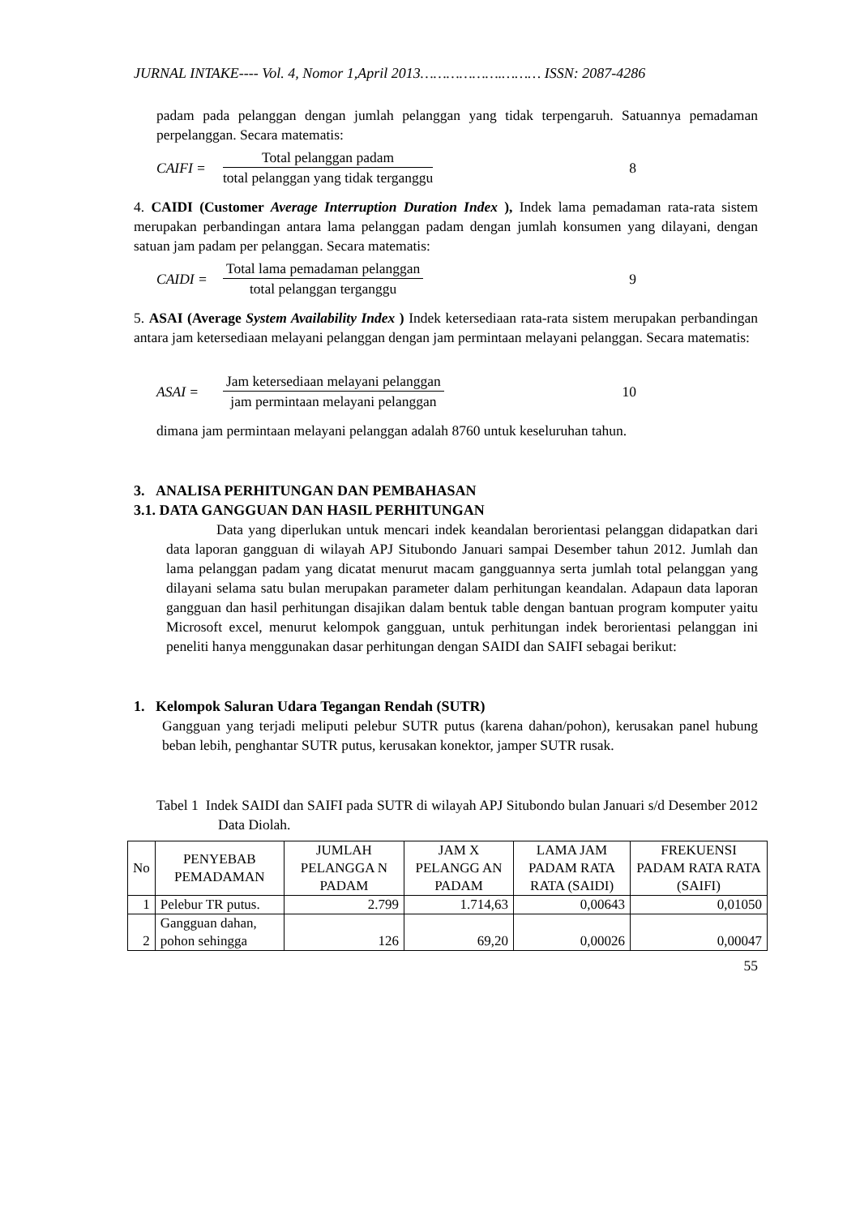JURNAL INTAKE---- Vol. 4, Nomor 1,April 2013……………….……… ISSN: 2087-4286
padam pada pelanggan dengan jumlah pelanggan yang tidak terpengaruh. Satuannya pemadaman perpelanggan. Secara matematis:
CAIFI =
Total pelanggan padam
total pelanggan yang tidak terganggu
8
4. CAIDI (Customer Average Interruption Duration Index ), Indek lama pemadaman rata-rata sistem merupakan perbandingan antara lama pelanggan padam dengan jumlah konsumen yang dilayani, dengan satuan jam padam per pelanggan. Secara matematis:
CAIDI =
Total lama pemadaman pelanggan
total pelanggan terganggu
9
5. ASAI (Average System Availability Index ) Indek ketersediaan rata-rata sistem merupakan perbandingan antara jam ketersediaan melayani pelanggan dengan jam permintaan melayani pelanggan. Secara matematis:
ASAI =
Jam ketersediaan melayani pelanggan
jam permintaan melayani pelanggan
10
dimana jam permintaan melayani pelanggan adalah 8760 untuk keseluruhan tahun.
3. ANALISA PERHITUNGAN DAN PEMBAHASAN
3.1. DATA GANGGUAN DAN HASIL PERHITUNGAN
Data yang diperlukan untuk mencari indek keandalan berorientasi pelanggan didapatkan dari data laporan gangguan di wilayah APJ Situbondo Januari sampai Desember tahun 2012. Jumlah dan lama pelanggan padam yang dicatat menurut macam gangguannya serta jumlah total pelanggan yang dilayani selama satu bulan merupakan parameter dalam perhitungan keandalan. Adapaun data laporan gangguan dan hasil perhitungan disajikan dalam bentuk table dengan bantuan program komputer yaitu Microsoft excel, menurut kelompok gangguan, untuk perhitungan indek berorientasi pelanggan ini peneliti hanya menggunakan dasar perhitungan dengan SAIDI dan SAIFI sebagai berikut:
1. Kelompok Saluran Udara Tegangan Rendah (SUTR)
Gangguan yang terjadi meliputi pelebur SUTR putus (karena dahan/pohon), kerusakan panel hubung beban lebih, penghantar SUTR putus, kerusakan konektor, jamper SUTR rusak.
Tabel 1 Indek SAIDI dan SAIFI pada SUTR di wilayah APJ Situbondo bulan Januari s/d Desember 2012 Data Diolah.
| No | PENYEBAB PEMADAMAN | JUMLAH PELANGGA N PADAM | JAM X PELANGG AN PADAM | LAMA JAM PADAM RATA RATA (SAIDI) | FREKUENSI PADAM RATA RATA (SAIFI) |
| --- | --- | --- | --- | --- | --- |
| 1 | Pelebur TR putus. | 2.799 | 1.714,63 | 0,00643 | 0,01050 |
| 2 | Gangguan dahan, pohon sehingga | 126 | 69,20 | 0,00026 | 0,00047 |
55